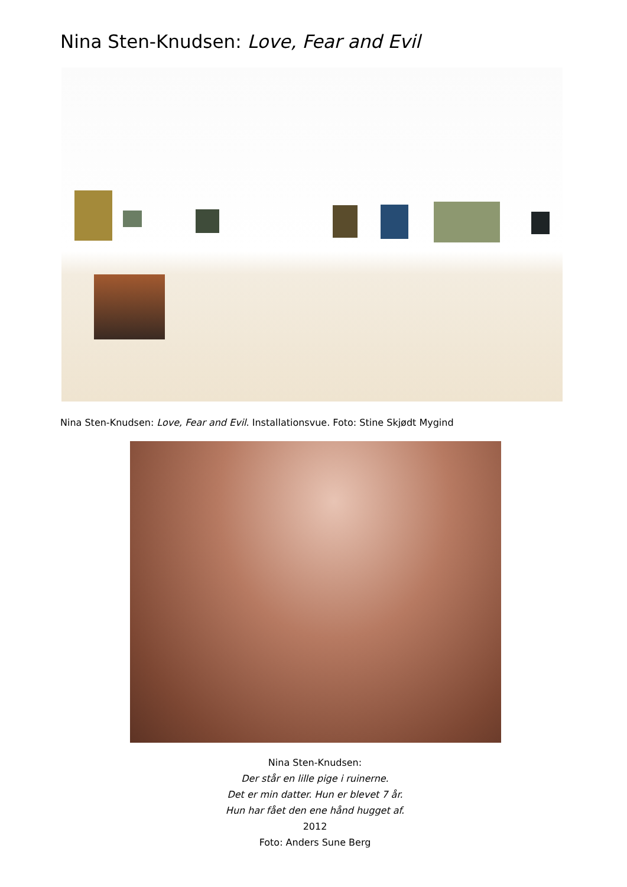Nina Sten-Knudsen: Love, Fear and Evil
Nina Sten-Knudsen: Love, Fear and Evil. Installationsvue. Foto: Stine Skjødt Mygind
Nina Sten-Knudsen:
Der står en lille pige i ruinerne.
Det er min datter. Hun er blevet 7 år.
Hun har fået den ene hånd hugget af.
2012
Foto: Anders Sune Berg